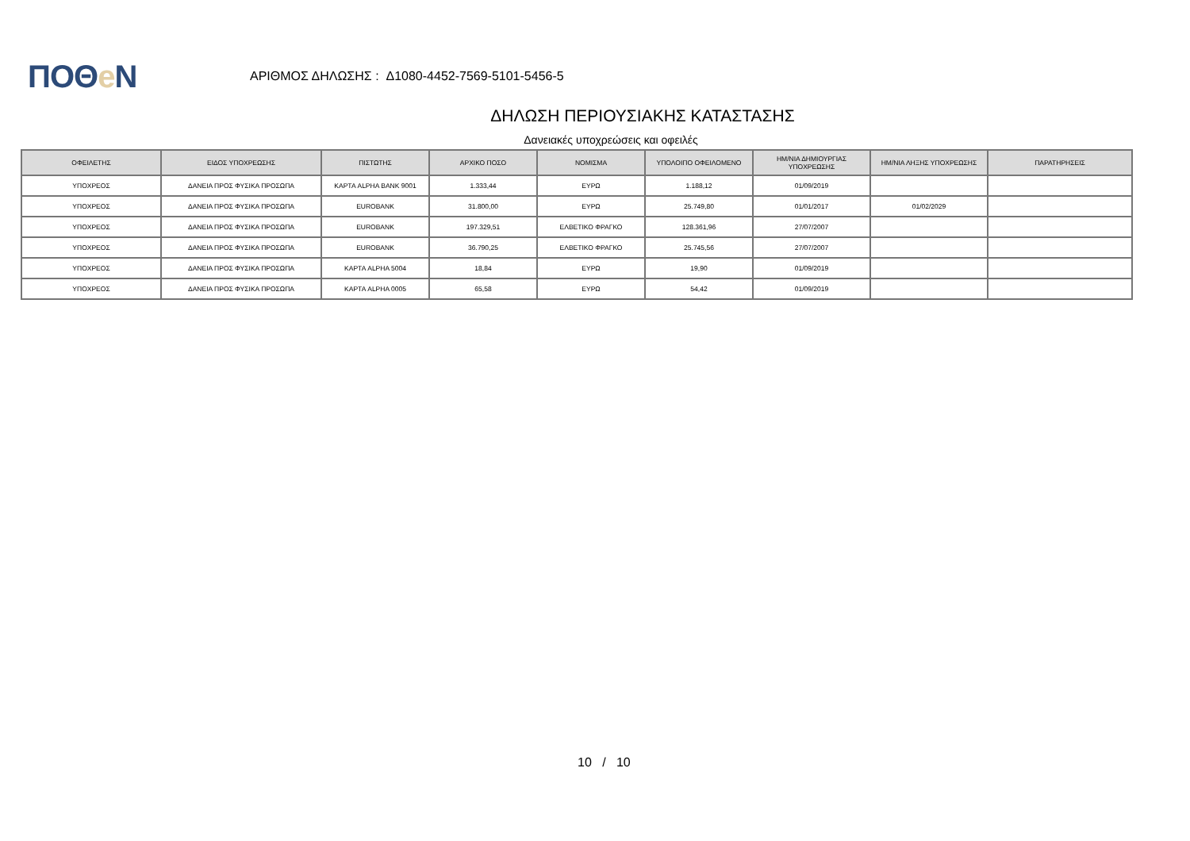ΠΟΘe Ν
ΑΡΙΘΜΟΣ ΔΗΛΩΣΗΣ : Δ1080-4452-7569-5101-5456-5
ΔΗΛΩΣΗ ΠΕΡΙΟΥΣΙΑΚΗΣ ΚΑΤΑΣΤΑΣΗΣ
Δανειακές υποχρεώσεις και οφειλές
| ΟΦΕΙΛΕΤΗΣ | ΕΙΔΟΣ ΥΠΟΧΡΕΩΣΗΣ | ΠΙΣΤΩΤΗΣ | ΑΡΧΙΚΟ ΠΟΣΟ | ΝΟΜΙΣΜΑ | ΥΠΟΛΟΙΠΟ ΟΦΕΙΛΟΜΕΝΟ | ΗΜ/ΝΙΑ ΔΗΜΙΟΥΡΓΙΑΣ ΥΠΟΧΡΕΩΣΗΣ | ΗΜ/ΝΙΑ ΛΗΞΗΣ ΥΠΟΧΡΕΩΣΗΣ | ΠΑΡΑΤΗΡΗΣΕΙΣ |
| --- | --- | --- | --- | --- | --- | --- | --- | --- |
| ΥΠΟΧΡΕΟΣ | ΔΑΝΕΙΑ ΠΡΟΣ ΦΥΣΙΚΑ ΠΡΟΣΩΠΑ | ΚΑΡΤΑ ALPHA BANK 9001 | 1.333,44 | ΕΥΡΩ | 1.188,12 | 01/09/2019 | | |
| ΥΠΟΧΡΕΟΣ | ΔΑΝΕΙΑ ΠΡΟΣ ΦΥΣΙΚΑ ΠΡΟΣΩΠΑ | EUROBANK | 31.800,00 | ΕΥΡΩ | 25.749,80 | 01/01/2017 | 01/02/2029 | |
| ΥΠΟΧΡΕΟΣ | ΔΑΝΕΙΑ ΠΡΟΣ ΦΥΣΙΚΑ ΠΡΟΣΩΠΑ | EUROBANK | 197.329,51 | ΕΛΒΕΤΙΚΟ ΦΡΑΓΚΟ | 128.361,96 | 27/07/2007 | | |
| ΥΠΟΧΡΕΟΣ | ΔΑΝΕΙΑ ΠΡΟΣ ΦΥΣΙΚΑ ΠΡΟΣΩΠΑ | EUROBANK | 36.790,25 | ΕΛΒΕΤΙΚΟ ΦΡΑΓΚΟ | 25.745,56 | 27/07/2007 | | |
| ΥΠΟΧΡΕΟΣ | ΔΑΝΕΙΑ ΠΡΟΣ ΦΥΣΙΚΑ ΠΡΟΣΩΠΑ | ΚΑΡΤΑ ALPHA 5004 | 18,84 | ΕΥΡΩ | 19,90 | 01/09/2019 | | |
| ΥΠΟΧΡΕΟΣ | ΔΑΝΕΙΑ ΠΡΟΣ ΦΥΣΙΚΑ ΠΡΟΣΩΠΑ | ΚΑΡΤΑ ALPHA 0005 | 65,58 | ΕΥΡΩ | 54,42 | 01/09/2019 | | |
10 / 10